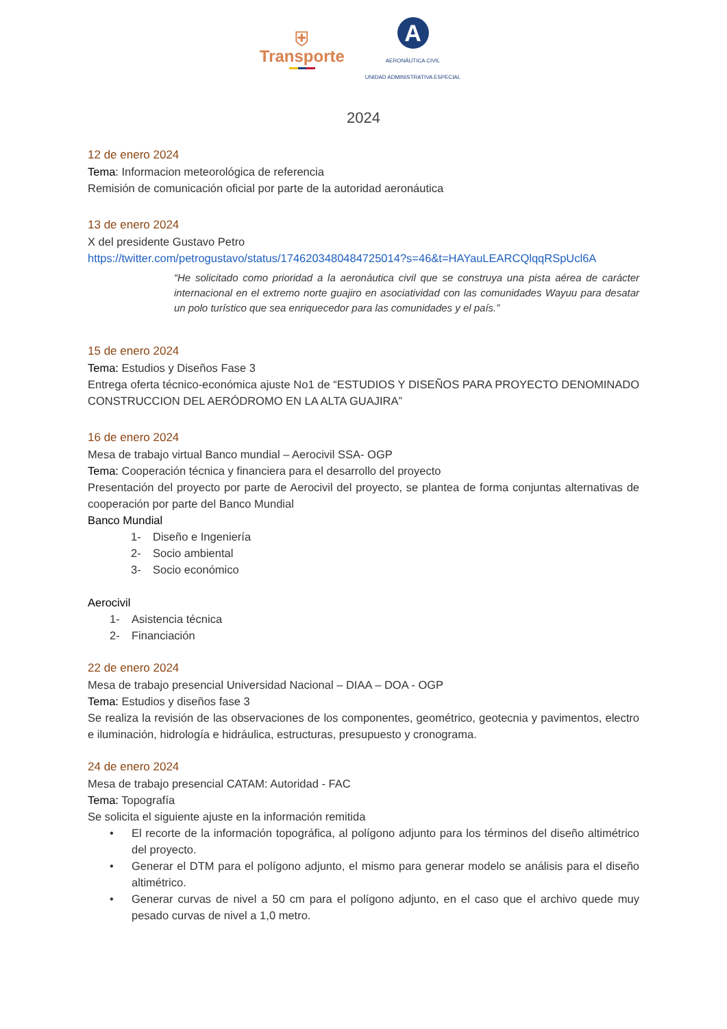⛨
Transporte
A
AERONÁUTICA CIVIL
UNIDAD ADMINISTRATIVA ESPECIAL
2024
12 de enero 2024
Tema: Informacion meteorológica de referencia
Remisión de comunicación oficial por parte de la autoridad aeronáutica
13 de enero 2024
X del presidente Gustavo Petro
https://twitter.com/petrogustavo/status/1746203480484725014?s=46&t=HAYauLEARCQlqqRSpUcl6A
“He solicitado como prioridad a la aeronáutica civil que se construya una pista aérea de carácter internacional en el extremo norte guajiro en asociatividad con las comunidades Wayuu para desatar un polo turístico que sea enriquecedor para las comunidades y el país.”
15 de enero 2024
Tema: Estudios y Diseños Fase 3
Entrega oferta técnico-económica ajuste No1 de “ESTUDIOS Y DISEÑOS PARA PROYECTO DENOMINADO CONSTRUCCION DEL AERÓDROMO EN LA ALTA GUAJIRA”
16 de enero 2024
Mesa de trabajo virtual Banco mundial – Aerocivil SSA- OGP
Tema: Cooperación técnica y financiera para el desarrollo del proyecto
Presentación del proyecto por parte de Aerocivil del proyecto, se plantea de forma conjuntas alternativas de cooperación por parte del Banco Mundial
Banco Mundial
1- Diseño e Ingeniería
2- Socio ambiental
3- Socio económico
Aerocivil
1- Asistencia técnica
2- Financiación
22 de enero 2024
Mesa de trabajo presencial Universidad Nacional – DIAA – DOA - OGP
Tema: Estudios y diseños fase 3
Se realiza la revisión de las observaciones de los componentes, geométrico, geotecnia y pavimentos, electro e iluminación, hidrología e hidráulica, estructuras, presupuesto y cronograma.
24 de enero 2024
Mesa de trabajo presencial CATAM: Autoridad - FAC
Tema: Topografía
Se solicita el siguiente ajuste en la información remitida
• El recorte de la información topográfica, al polígono adjunto para los términos del diseño altimétrico del proyecto.
• Generar el DTM para el polígono adjunto, el mismo para generar modelo se análisis para el diseño altimétrico.
• Generar curvas de nivel a 50 cm para el polígono adjunto, en el caso que el archivo quede muy pesado curvas de nivel a 1,0 metro.